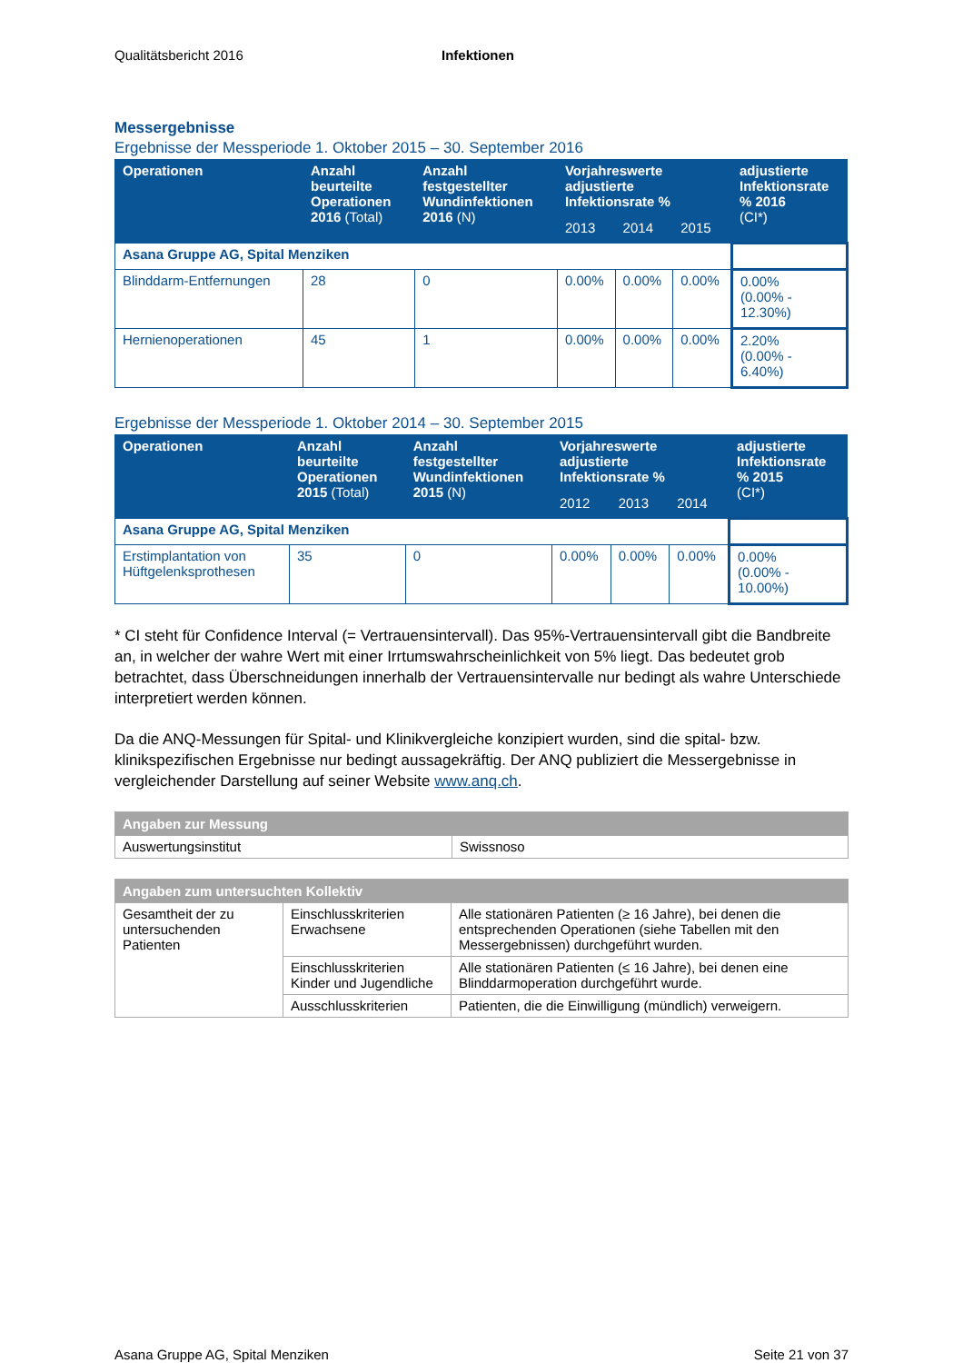Qualitätsbericht 2016 Infektionen
Messergebnisse
Ergebnisse der Messperiode 1. Oktober 2015 – 30. September 2016
| Operationen | Anzahl beurteilte Operationen 2016 (Total) | Anzahl festgestellter Wundinfektionen 2016 (N) | Vorjahreswerte adjustierte Infektionsrate % | | | adjustierte Infektionsrate % 2016 (CI*) |
| --- | --- | --- | --- | --- | --- | --- |
| | | | 2013 | 2014 | 2015 | |
| Asana Gruppe AG, Spital Menziken | | | | | | |
| Blinddarm-Entfernungen | 28 | 0 | 0.00% | 0.00% | 0.00% | 0.00% (0.00% - 12.30%) |
| Hernienoperationen | 45 | 1 | 0.00% | 0.00% | 0.00% | 2.20% (0.00% - 6.40%) |
Ergebnisse der Messperiode 1. Oktober 2014 – 30. September 2015
| Operationen | Anzahl beurteilte Operationen 2015 (Total) | Anzahl festgestellter Wundinfektionen 2015 (N) | Vorjahreswerte adjustierte Infektionsrate % | | | adjustierte Infektionsrate % 2015 (CI*) |
| --- | --- | --- | --- | --- | --- | --- |
| | | | 2012 | 2013 | 2014 | |
| Asana Gruppe AG, Spital Menziken | | | | | | |
| Erstimplantation von Hüftgelenksprothesen | 35 | 0 | 0.00% | 0.00% | 0.00% | 0.00% (0.00% - 10.00%) |
* CI steht für Confidence Interval (= Vertrauensintervall). Das 95%-Vertrauensintervall gibt die Bandbreite an, in welcher der wahre Wert mit einer Irrtumswahrscheinlichkeit von 5% liegt. Das bedeutet grob betrachtet, dass Überschneidungen innerhalb der Vertrauensintervalle nur bedingt als wahre Unterschiede interpretiert werden können.
Da die ANQ-Messungen für Spital- und Klinikvergleiche konzipiert wurden, sind die spital- bzw. klinikspezifischen Ergebnisse nur bedingt aussagekräftig. Der ANQ publiziert die Messergebnisse in vergleichender Darstellung auf seiner Website www.anq.ch.
| Angaben zur Messung | |
| Auswertungsinstitut | Swissnoso |
| Angaben zum untersuchten Kollektiv | | |
| Gesamtheit der zu untersuchenden Patienten | Einschlusskriterien Erwachsene | Alle stationären Patienten (≥ 16 Jahre), bei denen die entsprechenden Operationen (siehe Tabellen mit den Messergebnissen) durchgeführt wurden. |
| | Einschlusskriterien Kinder und Jugendliche | Alle stationären Patienten (≤ 16 Jahre), bei denen eine Blinddarmoperation durchgeführt wurde. |
| | Ausschlusskriterien | Patienten, die die Einwilligung (mündlich) verweigern. |
Asana Gruppe AG, Spital Menziken
Seite 21 von 37